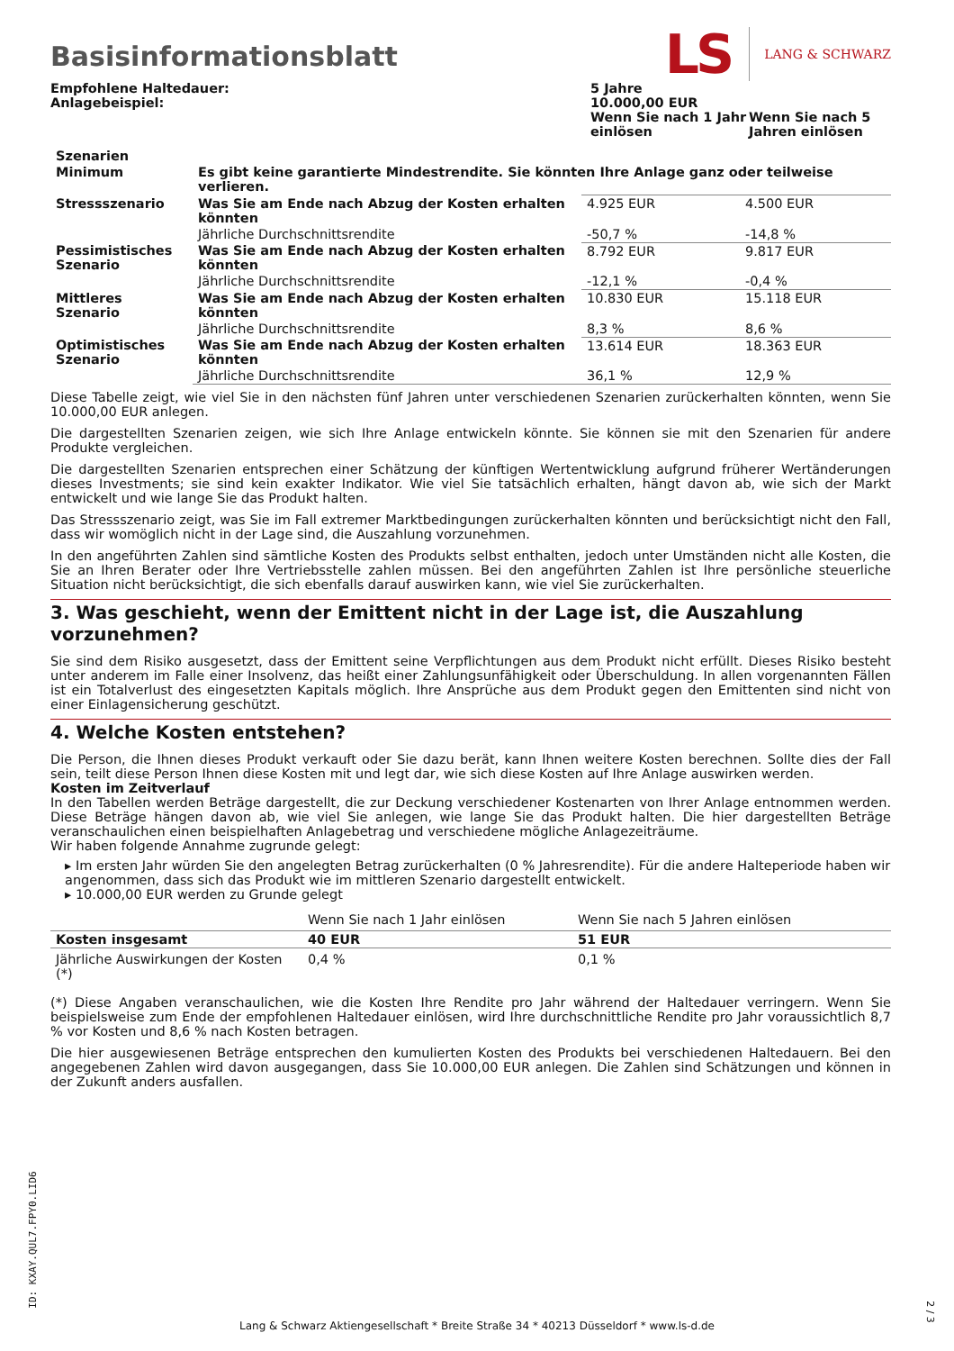Basisinformationsblatt
LS LANG & SCHWARZ
| Empfohlene Haltedauer: Anlagebeispiel: | 5 Jahre 10.000,00 EUR | |
| | Wenn Sie nach 1 Jahr einlösen | Wenn Sie nach 5 Jahren einlösen |
| Szenarien | | | |
| --- | --- | --- | --- |
| Minimum | Es gibt keine garantierte Mindestrendite. Sie könnten Ihre Anlage ganz oder teilweise verlieren. | | |
| Stressszenario | Was Sie am Ende nach Abzug der Kosten erhalten könnten | 4.925 EUR | 4.500 EUR |
| | Jährliche Durchschnittsrendite | -50,7 % | -14,8 % |
| Pessimistisches Szenario | Was Sie am Ende nach Abzug der Kosten erhalten könnten | 8.792 EUR | 9.817 EUR |
| | Jährliche Durchschnittsrendite | -12,1 % | -0,4 % |
| Mittleres Szenario | Was Sie am Ende nach Abzug der Kosten erhalten könnten | 10.830 EUR | 15.118 EUR |
| | Jährliche Durchschnittsrendite | 8,3 % | 8,6 % |
| Optimistisches Szenario | Was Sie am Ende nach Abzug der Kosten erhalten könnten | 13.614 EUR | 18.363 EUR |
| | Jährliche Durchschnittsrendite | 36,1 % | 12,9 % |
Diese Tabelle zeigt, wie viel Sie in den nächsten fünf Jahren unter verschiedenen Szenarien zurückerhalten könnten, wenn Sie 10.000,00 EUR anlegen.
Die dargestellten Szenarien zeigen, wie sich Ihre Anlage entwickeln könnte. Sie können sie mit den Szenarien für andere Produkte vergleichen.
Die dargestellten Szenarien entsprechen einer Schätzung der künftigen Wertentwicklung aufgrund früherer Wertänderungen dieses Investments; sie sind kein exakter Indikator. Wie viel Sie tatsächlich erhalten, hängt davon ab, wie sich der Markt entwickelt und wie lange Sie das Produkt halten.
Das Stressszenario zeigt, was Sie im Fall extremer Marktbedingungen zurückerhalten könnten und berücksichtigt nicht den Fall, dass wir womöglich nicht in der Lage sind, die Auszahlung vorzunehmen.
In den angeführten Zahlen sind sämtliche Kosten des Produkts selbst enthalten, jedoch unter Umständen nicht alle Kosten, die Sie an Ihren Berater oder Ihre Vertriebsstelle zahlen müssen. Bei den angeführten Zahlen ist Ihre persönliche steuerliche Situation nicht berücksichtigt, die sich ebenfalls darauf auswirken kann, wie viel Sie zurückerhalten.
3. Was geschieht, wenn der Emittent nicht in der Lage ist, die Auszahlung vorzunehmen?
Sie sind dem Risiko ausgesetzt, dass der Emittent seine Verpflichtungen aus dem Produkt nicht erfüllt. Dieses Risiko besteht unter anderem im Falle einer Insolvenz, das heißt einer Zahlungsunfähigkeit oder Überschuldung. In allen vorgenannten Fällen ist ein Totalverlust des eingesetzten Kapitals möglich. Ihre Ansprüche aus dem Produkt gegen den Emittenten sind nicht von einer Einlagensicherung geschützt.
4. Welche Kosten entstehen?
Die Person, die Ihnen dieses Produkt verkauft oder Sie dazu berät, kann Ihnen weitere Kosten berechnen. Sollte dies der Fall sein, teilt diese Person Ihnen diese Kosten mit und legt dar, wie sich diese Kosten auf Ihre Anlage auswirken werden.
Kosten im Zeitverlauf
In den Tabellen werden Beträge dargestellt, die zur Deckung verschiedener Kostenarten von Ihrer Anlage entnommen werden. Diese Beträge hängen davon ab, wie viel Sie anlegen, wie lange Sie das Produkt halten. Die hier dargestellten Beträge veranschaulichen einen beispielhaften Anlagebetrag und verschiedene mögliche Anlagezeiträume.
Wir haben folgende Annahme zugrunde gelegt:
▸ Im ersten Jahr würden Sie den angelegten Betrag zurückerhalten (0 % Jahresrendite). Für die andere Halteperiode haben wir angenommen, dass sich das Produkt wie im mittleren Szenario dargestellt entwickelt.
▸ 10.000,00 EUR werden zu Grunde gelegt
| | Wenn Sie nach 1 Jahr einlösen | Wenn Sie nach 5 Jahren einlösen |
| Kosten insgesamt | 40 EUR | 51 EUR |
| Jährliche Auswirkungen der Kosten (*) | 0,4 % | 0,1 % |
(*) Diese Angaben veranschaulichen, wie die Kosten Ihre Rendite pro Jahr während der Haltedauer verringern. Wenn Sie beispielsweise zum Ende der empfohlenen Haltedauer einlösen, wird Ihre durchschnittliche Rendite pro Jahr voraussichtlich 8,7 % vor Kosten und 8,6 % nach Kosten betragen.
Die hier ausgewiesenen Beträge entsprechen den kumulierten Kosten des Produkts bei verschiedenen Haltedauern. Bei den angegebenen Zahlen wird davon ausgegangen, dass Sie 10.000,00 EUR anlegen. Die Zahlen sind Schätzungen und können in der Zukunft anders ausfallen.
ID: KXAY.QUL7.FPY0.LID6
Lang & Schwarz Aktiengesellschaft * Breite Straße 34 * 40213 Düsseldorf * www.ls-d.de
2 / 3